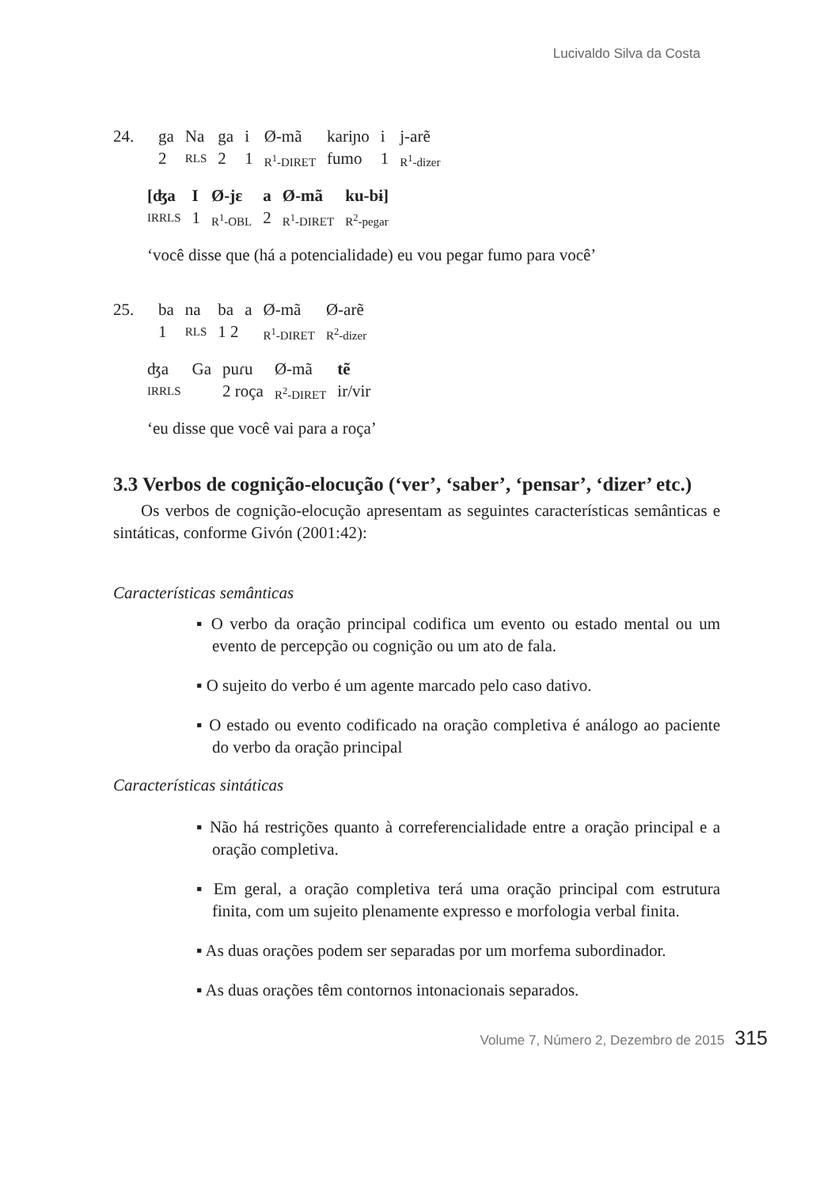Lucivaldo Silva da Costa
| 24. | ga | Na | ga | i | Ø-mã | kariɲo | i | j-arẽ |
| | 2 | RLS | 2 | 1 | R<sup>1</sup>-DIRET | fumo | 1 | R<sup>1</sup>-dizer |
| [ʤa | I | Ø-jɛ | a | Ø-mã | ku-bɨ] |
| IRRLS | 1 | R<sup>1</sup>-OBL | 2 | R<sup>1</sup>-DIRET | R<sup>2</sup>-pegar |
‘você disse que (há a potencialidade) eu vou pegar fumo para você’
| 25. | ba | na | ba | a | Ø-mã | Ø-arẽ |
| | 1 | RLS | 1 2 | | R<sup>1</sup>-DIRET | R<sup>2</sup>-dizer |
| ʤa | Ga | puɾu | Ø-mã | tẽ |
| IRRLS | | 2 roça | R<sup>2</sup>-DIRET | ir/vir |
‘eu disse que você vai para a roça’
3.3 Verbos de cognição-elocução (‘ver’, ‘saber’, ‘pensar’, ‘dizer’ etc.)
Os verbos de cognição-elocução apresentam as seguintes características semânticas e sintáticas, conforme Givón (2001:42):
Características semânticas
▪ O verbo da oração principal codifica um evento ou estado mental ou um evento de percepção ou cognição ou um ato de fala.
▪ O sujeito do verbo é um agente marcado pelo caso dativo.
▪ O estado ou evento codificado na oração completiva é análogo ao paciente do verbo da oração principal
Características sintáticas
▪ Não há restrições quanto à correferencialidade entre a oração principal e a oração completiva.
▪ Em geral, a oração completiva terá uma oração principal com estrutura finita, com um sujeito plenamente expresso e morfologia verbal finita.
▪ As duas orações podem ser separadas por um morfema subordinador.
▪ As duas orações têm contornos intonacionais separados.
Volume 7, Número 2, Dezembro de 2015 315